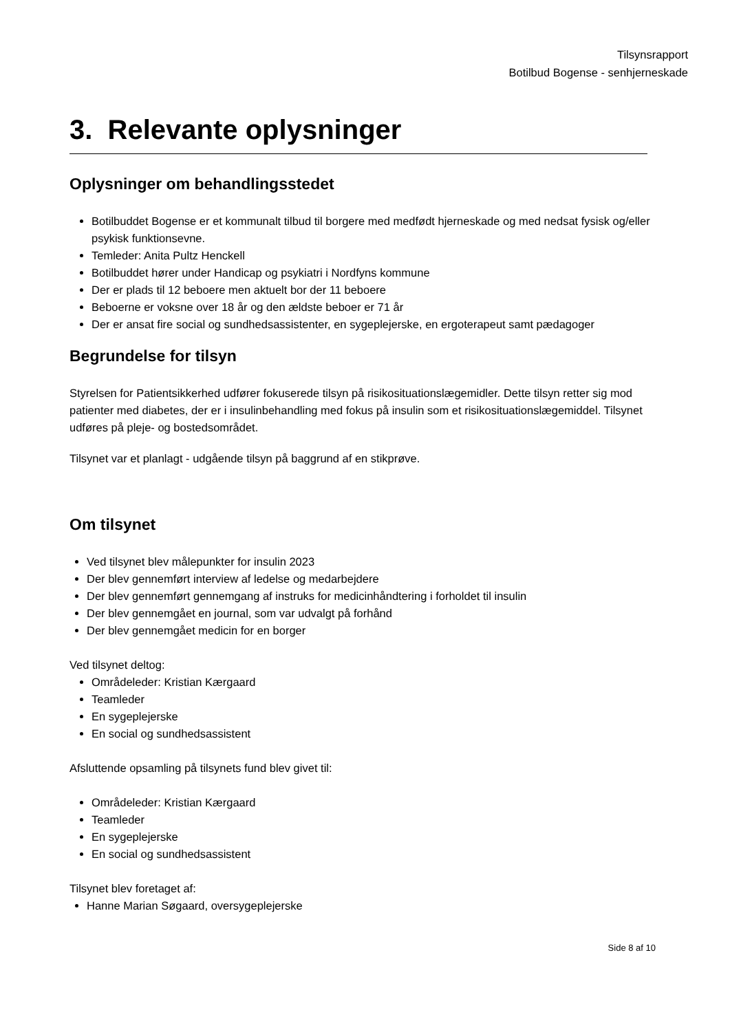Tilsynsrapport
Botilbud Bogense - senhjerneskade
3. Relevante oplysninger
Oplysninger om behandlingsstedet
Botilbuddet Bogense er et kommunalt tilbud til borgere med medfødt hjerneskade og med nedsat fysisk og/eller psykisk funktionsevne.
Temleder: Anita Pultz Henckell
Botilbuddet hører under Handicap og psykiatri i Nordfyns kommune
Der er plads til 12 beboere men aktuelt bor der 11 beboere
Beboerne er voksne over 18 år og den ældste beboer er 71 år
Der er ansat fire social og sundhedsassistenter, en sygeplejerske, en ergoterapeut samt pædagoger
Begrundelse for tilsyn
Styrelsen for Patientsikkerhed udfører fokuserede tilsyn på risikosituationslægemidler. Dette tilsyn retter sig mod patienter med diabetes, der er i insulinbehandling med fokus på insulin som et risikosituationslægemiddel. Tilsynet udføres på pleje- og bostedsområdet.
Tilsynet var et planlagt - udgående tilsyn på baggrund af en stikprøve.
Om tilsynet
Ved tilsynet blev målepunkter for insulin 2023
Der blev gennemført interview af ledelse og medarbejdere
Der blev gennemført gennemgang af instruks for medicinhåndtering i forholdet til insulin
Der blev gennemgået en journal, som var udvalgt på forhånd
Der blev gennemgået medicin for en borger
Ved tilsynet deltog:
Områdeleder: Kristian Kærgaard
Teamleder
En sygeplejerske
En social og sundhedsassistent
Afsluttende opsamling på tilsynets fund blev givet til:
Områdeleder: Kristian Kærgaard
Teamleder
En sygeplejerske
En social og sundhedsassistent
Tilsynet blev foretaget af:
Hanne Marian Søgaard, oversygeplejerske
Side 8 af 10